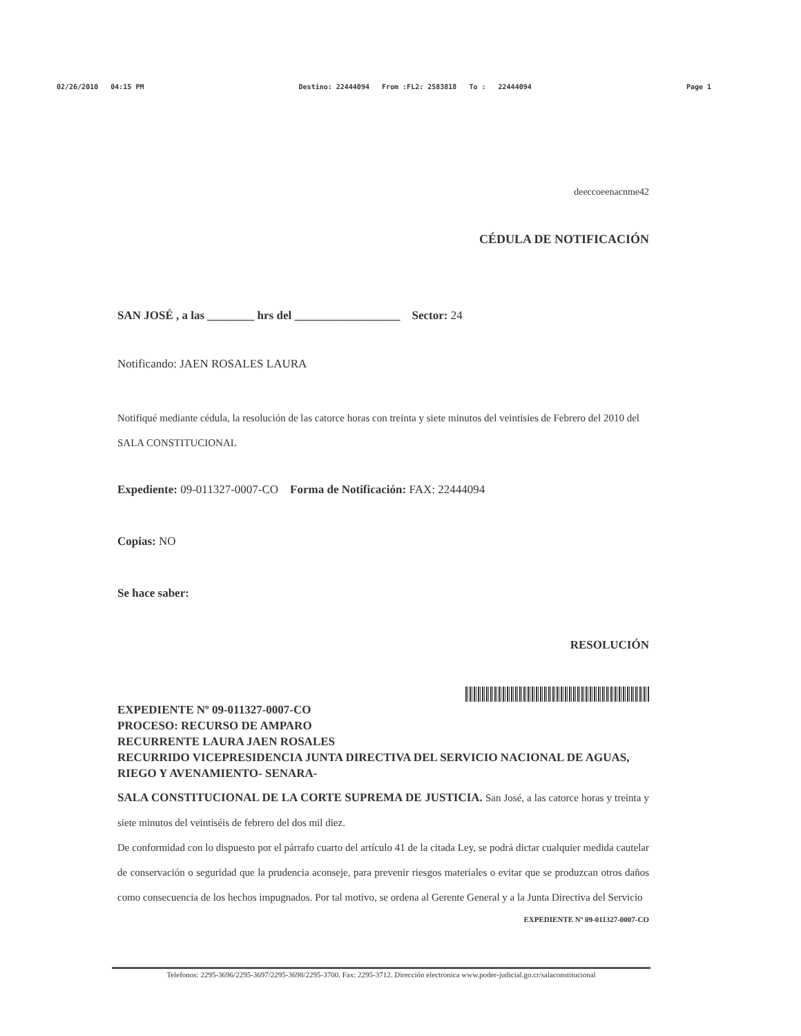02/26/2010 04:15 PM Destino: 22444094 From :FL2: 2583818 To : 22444094 Page 1
deeccoeenacnme42
CÉDULA DE NOTIFICACIÓN
SAN JOSÉ , a las ________ hrs del __________________ Sector: 24
Notificando: JAEN ROSALES LAURA
Notifiqué mediante cédula, la resolución de las catorce horas con treinta y siete minutos del veintisies de Febrero del 2010 del SALA CONSTITUCIONAL
Expediente: 09-011327-0007-CO Forma de Notificación: FAX: 22444094
Copias: NO
Se hace saber:
RESOLUCIÓN
EXPEDIENTE Nº 09-011327-0007-CO
PROCESO: RECURSO DE AMPARO
RECURRENTE LAURA JAEN ROSALES
RECURRIDO VICEPRESIDENCIA JUNTA DIRECTIVA DEL SERVICIO NACIONAL DE AGUAS, RIEGO Y AVENAMIENTO- SENARA-
SALA CONSTITUCIONAL DE LA CORTE SUPREMA DE JUSTICIA. San José, a las catorce horas y treinta y siete minutos del veintiséis de febrero del dos mil diez.
De conformidad con lo dispuesto por el párrafo cuarto del artículo 41 de la citada Ley, se podrá dictar cualquier medida cautelar de conservación o seguridad que la prudencia aconseje, para prevenir riesgos materiales o evitar que se produzcan otros daños como consecuencia de los hechos impugnados. Por tal motivo, se ordena al Gerente General y a la Junta Directiva del Servicio
EXPEDIENTE Nº 09-011327-0007-CO
Telefonos: 2295-3696/2295-3697/2295-3698/2295-3700. Fax: 2295-3712. Dirección electronica www.poder-judicial.go.cr/salaconstitucional